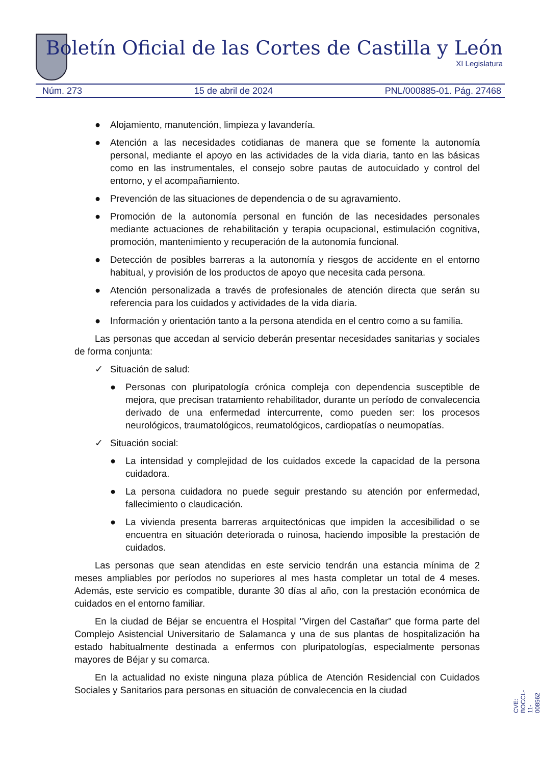Boletín Oficial de las Cortes de Castilla y León
XI Legislatura
Núm. 273 15 de abril de 2024 PNL/000885-01. Pág. 27468
● Alojamiento, manutención, limpieza y lavandería.
● Atención a las necesidades cotidianas de manera que se fomente la autonomía personal, mediante el apoyo en las actividades de la vida diaria, tanto en las básicas como en las instrumentales, el consejo sobre pautas de autocuidado y control del entorno, y el acompañamiento.
● Prevención de las situaciones de dependencia o de su agravamiento.
● Promoción de la autonomía personal en función de las necesidades personales mediante actuaciones de rehabilitación y terapia ocupacional, estimulación cognitiva, promoción, mantenimiento y recuperación de la autonomía funcional.
● Detección de posibles barreras a la autonomía y riesgos de accidente en el entorno habitual, y provisión de los productos de apoyo que necesita cada persona.
● Atención personalizada a través de profesionales de atención directa que serán su referencia para los cuidados y actividades de la vida diaria.
● Información y orientación tanto a la persona atendida en el centro como a su familia.
Las personas que accedan al servicio deberán presentar necesidades sanitarias y sociales de forma conjunta:
✓ Situación de salud:
● Personas con pluripatología crónica compleja con dependencia susceptible de mejora, que precisan tratamiento rehabilitador, durante un período de convalecencia derivado de una enfermedad intercurrente, como pueden ser: los procesos neurológicos, traumatológicos, reumatológicos, cardiopatías o neumopatías.
✓ Situación social:
● La intensidad y complejidad de los cuidados excede la capacidad de la persona cuidadora.
● La persona cuidadora no puede seguir prestando su atención por enfermedad, fallecimiento o claudicación.
● La vivienda presenta barreras arquitectónicas que impiden la accesibilidad o se encuentra en situación deteriorada o ruinosa, haciendo imposible la prestación de cuidados.
Las personas que sean atendidas en este servicio tendrán una estancia mínima de 2 meses ampliables por períodos no superiores al mes hasta completar un total de 4 meses. Además, este servicio es compatible, durante 30 días al año, con la prestación económica de cuidados en el entorno familiar.
En la ciudad de Béjar se encuentra el Hospital "Virgen del Castañar" que forma parte del Complejo Asistencial Universitario de Salamanca y una de sus plantas de hospitalización ha estado habitualmente destinada a enfermos con pluripatologías, especialmente personas mayores de Béjar y su comarca.
En la actualidad no existe ninguna plaza pública de Atención Residencial con Cuidados Sociales y Sanitarios para personas en situación de convalecencia en la ciudad
CVE: BOCCL-11-008562